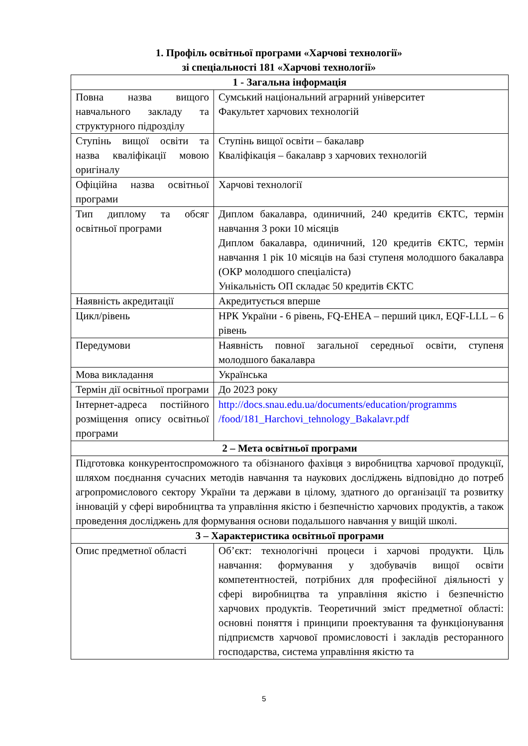1. Профіль освітньої програми «Харчові технології»
зі спеціальності 181 «Харчові технології»
| 1 - Загальна інформація | |
| --- | --- |
| Повна назва вищого навчального закладу та структурного підрозділу | Сумський національний аграрний університет Факультет харчових технологій |
| Ступінь вищої освіти та назва кваліфікації мовою оригіналу | Ступінь вищої освіти – бакалавр Кваліфікація – бакалавр з харчових технологій |
| Офіційна назва освітньої програми | Харчові технології |
| Тип диплому та обсяг освітньої програми | Диплом бакалавра, одиничний, 240 кредитів ЄКТС, термін навчання 3 роки 10 місяців Диплом бакалавра, одиничний, 120 кредитів ЄКТС, термін навчання 1 рік 10 місяців на базі ступеня молодшого бакалавра (ОКР молодшого спеціаліста) Унікальність ОП складає 50 кредитів ЄКТС |
| Наявність акредитації | Акредитується вперше |
| Цикл/рівень | НРК України - 6 рівень, FQ-EHEA – перший цикл, EQF-LLL – 6 рівень |
| Передумови | Наявність повної загальної середньої освіти, ступеня молодшого бакалавра |
| Мова викладання | Українська |
| Термін дії освітньої програми | До 2023 року |
| Інтернет-адреса постійного розміщення опису освітньої програми | http://docs.snau.edu.ua/documents/education/programms /food/181_Harchovi_tehnology_Bakalavr.pdf |
| 2 – Мета освітньої програми | |
| Підготовка конкурентоспроможного та обізнаного фахівця з виробництва харчової продукції, шляхом поєднання сучасних методів навчання та наукових досліджень відповідно до потреб агропромислового сектору України та держави в цілому, здатного до організації та розвитку інновацій у сфері виробництва та управління якістю і безпечністю харчових продуктів, а також проведення досліджень для формування основи подальшого навчання у вищій школі. | |
| 3 – Характеристика освітньої програми | |
| Опис предметної області | Об’єкт: технологічні процеси і харчові продукти. Ціль навчання: формування у здобувачів вищої освіти компетентностей, потрібних для професійної діяльності у сфері виробництва та управління якістю і безпечністю харчових продуктів. Теоретичний зміст предметної області: основні поняття і принципи проектування та функціонування підприємств харчової промисловості і закладів ресторанного господарства, система управління якістю та |
5